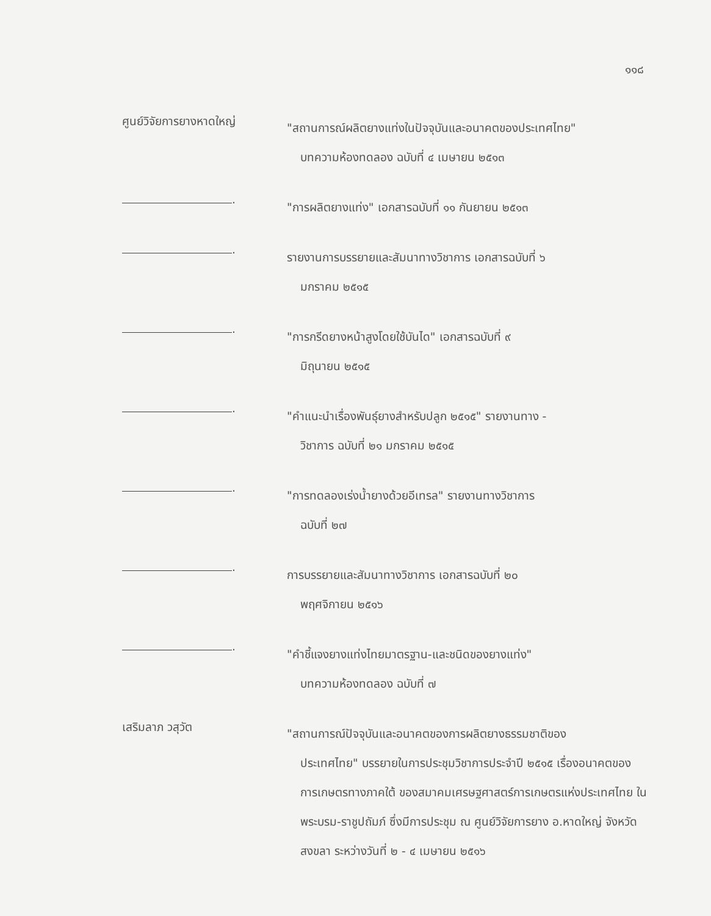๑๑๘
ศูนย์วิจัยการยางหาดใหญ่
"สถานการณ์ผลิตยางแท่งในปัจจุบันและอนาคตของประเทศไทย"
บทความห้องทดลอง ฉบับที่ ๔ เมษายน ๒๕๑๓
.
"การผลิตยางแท่ง" เอกสารฉบับที่ ๑๑ กันยายน ๒๕๑๓
.
รายงานการบรรยายและสัมนาทางวิชาการ เอกสารฉบับที่ ๖
มกราคม ๒๕๑๕
.
"การกรีดยางหน้าสูงโดยใช้บันได" เอกสารฉบับที่ ๙
มิถุนายน ๒๕๑๕
.
"คำแนะนำเรื่องพันธุ์ยางสำหรับปลูก ๒๕๑๕" รายงานทาง -
วิชาการ ฉบับที่ ๒๑ มกราคม ๒๕๑๕
.
"การทดลองเร่งน้ำยางด้วยอีเทรล" รายงานทางวิชาการ
ฉบับที่ ๒๗
.
การบรรยายและสัมนาทางวิชาการ เอกสารฉบับที่ ๒๐
พฤศจิกายน ๒๕๑๖
.
"คำชี้แจงยางแท่งไทยมาตรฐาน-และชนิดของยางแท่ง"
บทความห้องทดลอง ฉบับที่ ๗
เสริมลาภ วสุวัต
"สถานการณ์ปัจจุบันและอนาคตของการผลิตยางธรรมชาติของ
ประเทศไทย" บรรยายในการประชุมวิชาการประจำปี ๒๕๑๕ เรื่องอนาคตของการเกษตรทางภาคใต้ ของสมาคมเศรษฐศาสตร์การเกษตรแห่งประเทศไทย ในพระบรม-ราชูปถัมภ์ ซึ่งมีการประชุม ณ ศูนย์วิจัยการยาง อ.หาดใหญ่ จังหวัดสงขลา ระหว่างวันที่ ๒ - ๔ เมษายน ๒๕๑๖